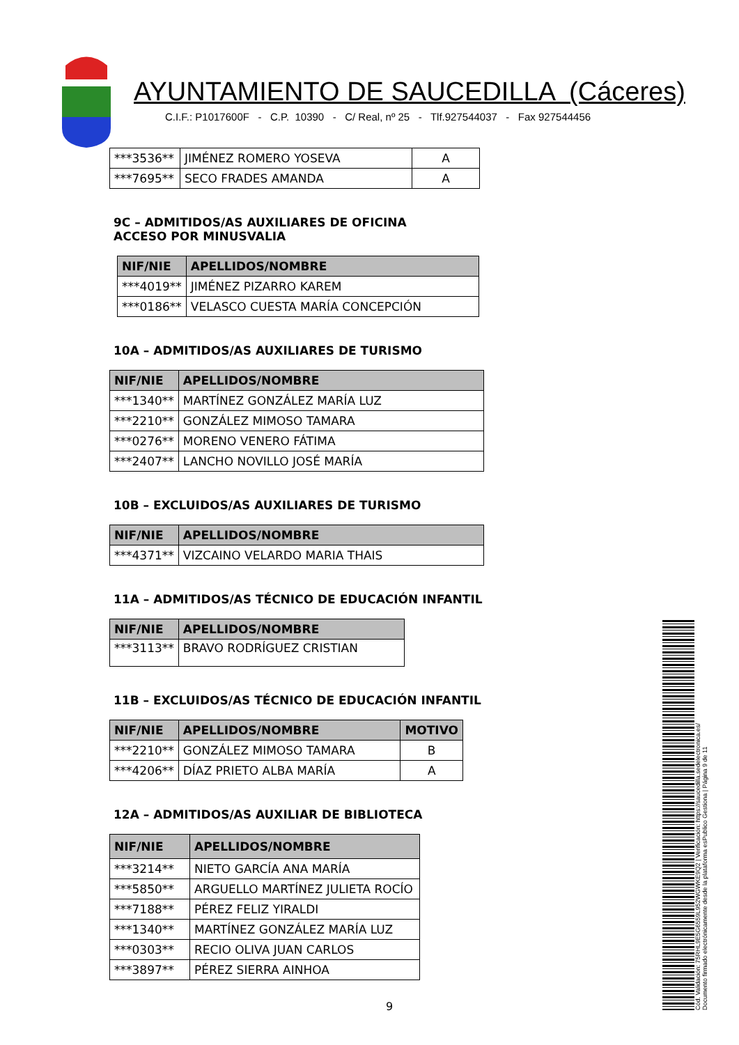AYUNTAMIENTO DE SAUCEDILLA (Cáceres)
C.I.F.: P1017600F - C.P. 10390 - C/ Real, nº 25 - Tlf.927544037 - Fax 927544456
| ***3536** | JIMÉNEZ ROMERO YOSEVA | A |
| ***7695** | SECO FRADES AMANDA | A |
9C – ADMITIDOS/AS AUXILIARES DE OFICINA
ACCESO POR MINUSVALIA
| NIF/NIE | APELLIDOS/NOMBRE |
| --- | --- |
| ***4019** | JIMÉNEZ PIZARRO KAREM |
| ***0186** | VELASCO CUESTA MARÍA CONCEPCIÓN |
10A – ADMITIDOS/AS AUXILIARES DE TURISMO
| NIF/NIE | APELLIDOS/NOMBRE |
| --- | --- |
| ***1340** | MARTÍNEZ GONZÁLEZ MARÍA LUZ |
| ***2210** | GONZÁLEZ MIMOSO TAMARA |
| ***0276** | MORENO VENERO FÁTIMA |
| ***2407** | LANCHO NOVILLO JOSÉ MARÍA |
10B – EXCLUIDOS/AS AUXILIARES DE TURISMO
| NIF/NIE | APELLIDOS/NOMBRE |
| --- | --- |
| ***4371** | VIZCAINO VELARDO MARIA THAIS |
11A – ADMITIDOS/AS TÉCNICO DE EDUCACIÓN INFANTIL
| NIF/NIE | APELLIDOS/NOMBRE |
| --- | --- |
| ***3113** | BRAVO RODRÍGUEZ CRISTIAN |
11B – EXCLUIDOS/AS TÉCNICO DE EDUCACIÓN INFANTIL
| NIF/NIE | APELLIDOS/NOMBRE | MOTIVO |
| --- | --- | --- |
| ***2210** | GONZÁLEZ MIMOSO TAMARA | B |
| ***4206** | DÍAZ PRIETO ALBA MARÍA | A |
12A – ADMITIDOS/AS AUXILIAR DE BIBLIOTECA
| NIF/NIE | APELLIDOS/NOMBRE |
| --- | --- |
| ***3214** | NIETO GARCÍA ANA MARÍA |
| ***5850** | ARGUELLO MARTÍNEZ JULIETA ROCÍO |
| ***7188** | PÉREZ FELIZ YIRALDI |
| ***1340** | MARTÍNEZ GONZÁLEZ MARÍA LUZ |
| ***0303** | RECIO OLIVA JUAN CARLOS |
| ***3897** | PÉREZ SIERRA AINHOA |
9
Cód. Validación: 75RHL9E5G6559L952WGWKE9Q2 | Verificación: https://saucedilla.sedelectronica.es/
Documento firmado electrónicamente desde la plataforma esPublico Gestiona | Página 9 de 11